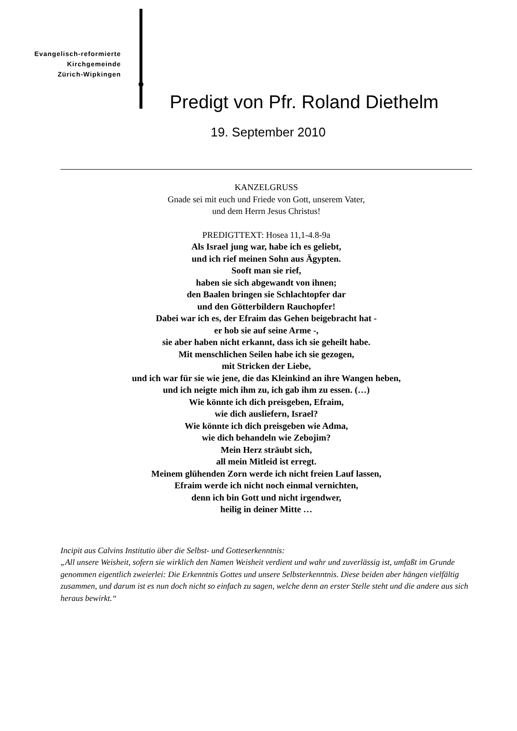Evangelisch-reformierte
Kirchgemeinde
Zürich-Wipkingen
Predigt von Pfr. Roland Diethelm
19. September 2010
KANZELGRUSS
Gnade sei mit euch und Friede von Gott, unserem Vater,
und dem Herrn Jesus Christus!
PREDIGTTEXT: Hosea 11,1-4.8-9a
Als Israel jung war, habe ich es geliebt,
und ich rief meinen Sohn aus Ägypten.
Sooft man sie rief,
haben sie sich abgewandt von ihnen;
den Baalen bringen sie Schlachtopfer dar
und den Götterbildern Rauchopfer!
Dabei war ich es, der Efraim das Gehen beigebracht hat -
er hob sie auf seine Arme -,
sie aber haben nicht erkannt, dass ich sie geheilt habe.
Mit menschlichen Seilen habe ich sie gezogen,
mit Stricken der Liebe,
und ich war für sie wie jene, die das Kleinkind an ihre Wangen heben,
und ich neigte mich ihm zu, ich gab ihm zu essen. (…)
Wie könnte ich dich preisgeben, Efraim,
wie dich ausliefern, Israel?
Wie könnte ich dich preisgeben wie Adma,
wie dich behandeln wie Zebojim?
Mein Herz sträubt sich,
all mein Mitleid ist erregt.
Meinem glühenden Zorn werde ich nicht freien Lauf lassen,
Efraim werde ich nicht noch einmal vernichten,
denn ich bin Gott und nicht irgendwer,
heilig in deiner Mitte …
Incipit aus Calvins Institutio über die Selbst- und Gotteserkenntnis:
„All unsere Weisheit, sofern sie wirklich den Namen Weisheit verdient und wahr und zuverlässig ist, umfaßt im Grunde genommen eigentlich zweierlei: Die Erkenntnis Gottes und unsere Selbsterkenntnis. Diese beiden aber hängen vielfältig zusammen, und darum ist es nun doch nicht so einfach zu sagen, welche denn an erster Stelle steht und die andere aus sich heraus bewirkt.“